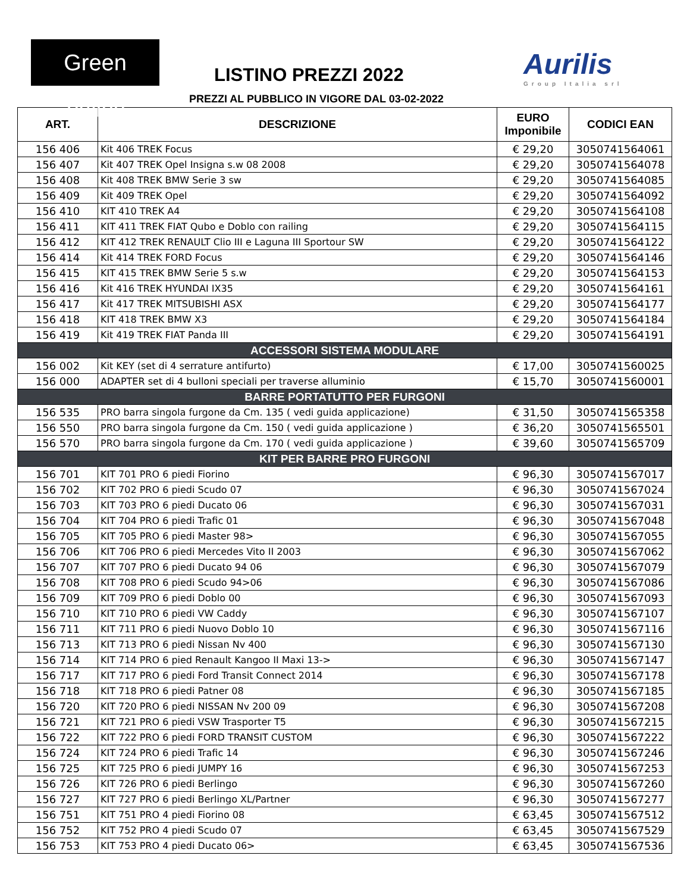Green Valley
LISTINO PREZZI 2022 Aurilis
Group Italia srl
PREZZI AL PUBBLICO IN VIGORE DAL 03-02-2022
| ART. | DESCRIZIONE | EURO Imponibile | CODICI EAN |
| --- | --- | --- | --- |
| 156 406 | Kit 406 TREK Focus | € 29,20 | 3050741564061 |
| 156 407 | Kit 407 TREK Opel Insigna s.w 08 2008 | € 29,20 | 3050741564078 |
| 156 408 | Kit 408 TREK BMW Serie 3 sw | € 29,20 | 3050741564085 |
| 156 409 | Kit 409 TREK Opel | € 29,20 | 3050741564092 |
| 156 410 | KIT 410 TREK A4 | € 29,20 | 3050741564108 |
| 156 411 | KIT 411 TREK FIAT Qubo e Doblo con railing | € 29,20 | 3050741564115 |
| 156 412 | KIT 412 TREK RENAULT Clio III e Laguna III Sportour SW | € 29,20 | 3050741564122 |
| 156 414 | Kit 414 TREK FORD Focus | € 29,20 | 3050741564146 |
| 156 415 | KIT 415 TREK BMW Serie 5 s.w | € 29,20 | 3050741564153 |
| 156 416 | Kit 416 TREK HYUNDAI IX35 | € 29,20 | 3050741564161 |
| 156 417 | Kit 417 TREK MITSUBISHI ASX | € 29,20 | 3050741564177 |
| 156 418 | KIT 418 TREK BMW X3 | € 29,20 | 3050741564184 |
| 156 419 | Kit 419 TREK FIAT Panda III | € 29,20 | 3050741564191 |
| ACCESSORI SISTEMA MODULARE | | | |
| 156 002 | Kit KEY (set di 4 serrature antifurto) | € 17,00 | 3050741560025 |
| 156 000 | ADAPTER set di 4 bulloni speciali per traverse alluminio | € 15,70 | 3050741560001 |
| BARRE PORTATUTTO PER FURGONI | | | |
| 156 535 | PRO barra singola furgone da Cm. 135 ( vedi guida applicazione) | € 31,50 | 3050741565358 |
| 156 550 | PRO barra singola furgone da Cm. 150 ( vedi guida applicazione ) | € 36,20 | 3050741565501 |
| 156 570 | PRO barra singola furgone da Cm. 170 ( vedi guida applicazione ) | € 39,60 | 3050741565709 |
| KIT PER BARRE PRO FURGONI | | | |
| 156 701 | KIT 701 PRO 6 piedi Fiorino | € 96,30 | 3050741567017 |
| 156 702 | KIT 702 PRO 6 piedi Scudo 07 | € 96,30 | 3050741567024 |
| 156 703 | KIT 703 PRO 6 piedi Ducato 06 | € 96,30 | 3050741567031 |
| 156 704 | KIT 704 PRO 6 piedi Trafic 01 | € 96,30 | 3050741567048 |
| 156 705 | KIT 705 PRO 6 piedi Master 98> | € 96,30 | 3050741567055 |
| 156 706 | KIT 706 PRO 6 piedi Mercedes Vito II 2003 | € 96,30 | 3050741567062 |
| 156 707 | KIT 707 PRO 6 piedi Ducato 94 06 | € 96,30 | 3050741567079 |
| 156 708 | KIT 708 PRO 6 piedi Scudo 94>06 | € 96,30 | 3050741567086 |
| 156 709 | KIT 709 PRO 6 piedi Doblo 00 | € 96,30 | 3050741567093 |
| 156 710 | KIT 710 PRO 6 piedi VW Caddy | € 96,30 | 3050741567107 |
| 156 711 | KIT 711 PRO 6 piedi Nuovo Doblo 10 | € 96,30 | 3050741567116 |
| 156 713 | KIT 713 PRO 6 piedi Nissan Nv 400 | € 96,30 | 3050741567130 |
| 156 714 | KIT 714 PRO 6 pied Renault Kangoo II Maxi 13-> | € 96,30 | 3050741567147 |
| 156 717 | KIT 717 PRO 6 piedi Ford Transit Connect 2014 | € 96,30 | 3050741567178 |
| 156 718 | KIT 718 PRO 6 piedi Patner 08 | € 96,30 | 3050741567185 |
| 156 720 | KIT 720 PRO 6 piedi NISSAN Nv 200 09 | € 96,30 | 3050741567208 |
| 156 721 | KIT 721 PRO 6 piedi VSW Trasporter T5 | € 96,30 | 3050741567215 |
| 156 722 | KIT 722 PRO 6 piedi FORD TRANSIT CUSTOM | € 96,30 | 3050741567222 |
| 156 724 | KIT 724 PRO 6 piedi Trafic 14 | € 96,30 | 3050741567246 |
| 156 725 | KIT 725 PRO 6 piedi JUMPY 16 | € 96,30 | 3050741567253 |
| 156 726 | KIT 726 PRO 6 piedi Berlingo | € 96,30 | 3050741567260 |
| 156 727 | KIT 727 PRO 6 piedi Berlingo XL/Partner | € 96,30 | 3050741567277 |
| 156 751 | KIT 751 PRO 4 piedi Fiorino 08 | € 63,45 | 3050741567512 |
| 156 752 | KIT 752 PRO 4 piedi Scudo 07 | € 63,45 | 3050741567529 |
| 156 753 | KIT 753 PRO 4 piedi Ducato 06> | € 63,45 | 3050741567536 |